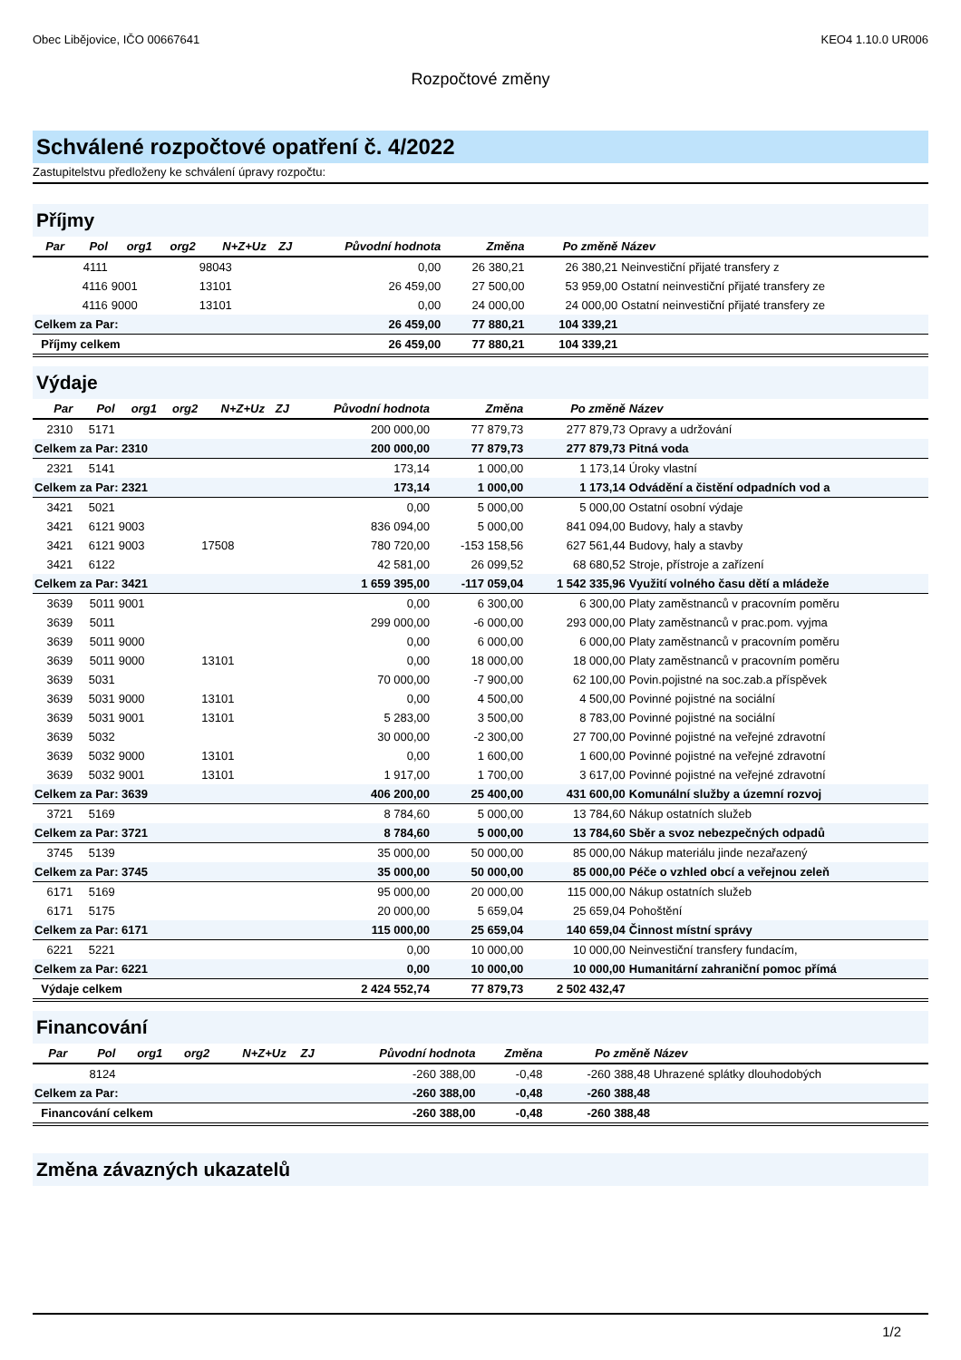Obec Libějovice, IČO 00667641 KEO4 1.10.0 UR006
Rozpočtové změny
Schválené rozpočtové opatření č. 4/2022
Zastupitelstvu předloženy ke schválení úpravy rozpočtu:
Příjmy
| Par | Pol | org1 | org2 | N+Z+Uz | ZJ | Původní hodnota | Změna | Po změně | Název |
| --- | --- | --- | --- | --- | --- | --- | --- | --- | --- |
| | 4111 | | | 98043 | | 0,00 | 26 380,21 | 26 380,21 | Neinvestiční přijaté transfery z |
| | 4116 | 9001 | | 13101 | | 26 459,00 | 27 500,00 | 53 959,00 | Ostatní neinvestiční přijaté transfery ze |
| | 4116 | 9000 | | 13101 | | 0,00 | 24 000,00 | 24 000,00 | Ostatní neinvestiční přijaté transfery ze |
| Celkem za Par: | | | | | | 26 459,00 | 77 880,21 | 104 339,21 | |
| Příjmy celkem | | | | | | 26 459,00 | 77 880,21 | 104 339,21 | |
Výdaje
| Par | Pol | org1 | org2 | N+Z+Uz | ZJ | Původní hodnota | Změna | Po změně | Název |
| --- | --- | --- | --- | --- | --- | --- | --- | --- | --- |
| 2310 | 5171 | | | | | 200 000,00 | 77 879,73 | 277 879,73 | Opravy a udržování |
| Celkem za Par: 2310 | | | | | | 200 000,00 | 77 879,73 | 277 879,73 | Pitná voda |
| 2321 | 5141 | | | | | 173,14 | 1 000,00 | 1 173,14 | Úroky vlastní |
| Celkem za Par: 2321 | | | | | | 173,14 | 1 000,00 | 1 173,14 | Odvádění a čistění odpadních vod a |
| 3421 | 5021 | | | | | 0,00 | 5 000,00 | 5 000,00 | Ostatní osobní výdaje |
| 3421 | 6121 | 9003 | | | | 836 094,00 | 5 000,00 | 841 094,00 | Budovy, haly a stavby |
| 3421 | 6121 | 9003 | | 17508 | | 780 720,00 | -153 158,56 | 627 561,44 | Budovy, haly a stavby |
| 3421 | 6122 | | | | | 42 581,00 | 26 099,52 | 68 680,52 | Stroje, přístroje a zařízení |
| Celkem za Par: 3421 | | | | | | 1 659 395,00 | -117 059,04 | 1 542 335,96 | Využití volného času dětí a mládeže |
| 3639 | 5011 | 9001 | | | | 0,00 | 6 300,00 | 6 300,00 | Platy zaměstnanců v pracovním poměru |
| 3639 | 5011 | | | | | 299 000,00 | -6 000,00 | 293 000,00 | Platy zaměstnanců v prac.pom. vyjma |
| 3639 | 5011 | 9000 | | | | 0,00 | 6 000,00 | 6 000,00 | Platy zaměstnanců v pracovním poměru |
| 3639 | 5011 | 9000 | | 13101 | | 0,00 | 18 000,00 | 18 000,00 | Platy zaměstnanců v pracovním poměru |
| 3639 | 5031 | | | | | 70 000,00 | -7 900,00 | 62 100,00 | Povin.pojistné na soc.zab.a příspěvek |
| 3639 | 5031 | 9000 | | 13101 | | 0,00 | 4 500,00 | 4 500,00 | Povinné pojistné na sociální |
| 3639 | 5031 | 9001 | | 13101 | | 5 283,00 | 3 500,00 | 8 783,00 | Povinné pojistné na sociální |
| 3639 | 5032 | | | | | 30 000,00 | -2 300,00 | 27 700,00 | Povinné pojistné na veřejné zdravotní |
| 3639 | 5032 | 9000 | | 13101 | | 0,00 | 1 600,00 | 1 600,00 | Povinné pojistné na veřejné zdravotní |
| 3639 | 5032 | 9001 | | 13101 | | 1 917,00 | 1 700,00 | 3 617,00 | Povinné pojistné na veřejné zdravotní |
| Celkem za Par: 3639 | | | | | | 406 200,00 | 25 400,00 | 431 600,00 | Komunální služby a územní rozvoj |
| 3721 | 5169 | | | | | 8 784,60 | 5 000,00 | 13 784,60 | Nákup ostatních služeb |
| Celkem za Par: 3721 | | | | | | 8 784,60 | 5 000,00 | 13 784,60 | Sběr a svoz nebezpečných odpadů |
| 3745 | 5139 | | | | | 35 000,00 | 50 000,00 | 85 000,00 | Nákup materiálu jinde nezařazený |
| Celkem za Par: 3745 | | | | | | 35 000,00 | 50 000,00 | 85 000,00 | Péče o vzhled obcí a veřejnou zeleň |
| 6171 | 5169 | | | | | 95 000,00 | 20 000,00 | 115 000,00 | Nákup ostatních služeb |
| 6171 | 5175 | | | | | 20 000,00 | 5 659,04 | 25 659,04 | Pohoštění |
| Celkem za Par: 6171 | | | | | | 115 000,00 | 25 659,04 | 140 659,04 | Činnost místní správy |
| 6221 | 5221 | | | | | 0,00 | 10 000,00 | 10 000,00 | Neinvestiční transfery fundacím, |
| Celkem za Par: 6221 | | | | | | 0,00 | 10 000,00 | 10 000,00 | Humanitární zahraniční pomoc přímá |
| Výdaje celkem | | | | | | 2 424 552,74 | 77 879,73 | 2 502 432,47 | |
Financování
| Par | Pol | org1 | org2 | N+Z+Uz | ZJ | Původní hodnota | Změna | Po změně | Název |
| --- | --- | --- | --- | --- | --- | --- | --- | --- | --- |
| | 8124 | | | | | -260 388,00 | -0,48 | -260 388,48 | Uhrazené splátky dlouhodobých |
| Celkem za Par: | | | | | | -260 388,00 | -0,48 | -260 388,48 | |
| Financování celkem | | | | | | -260 388,00 | -0,48 | -260 388,48 | |
Změna závazných ukazatelů
1/2